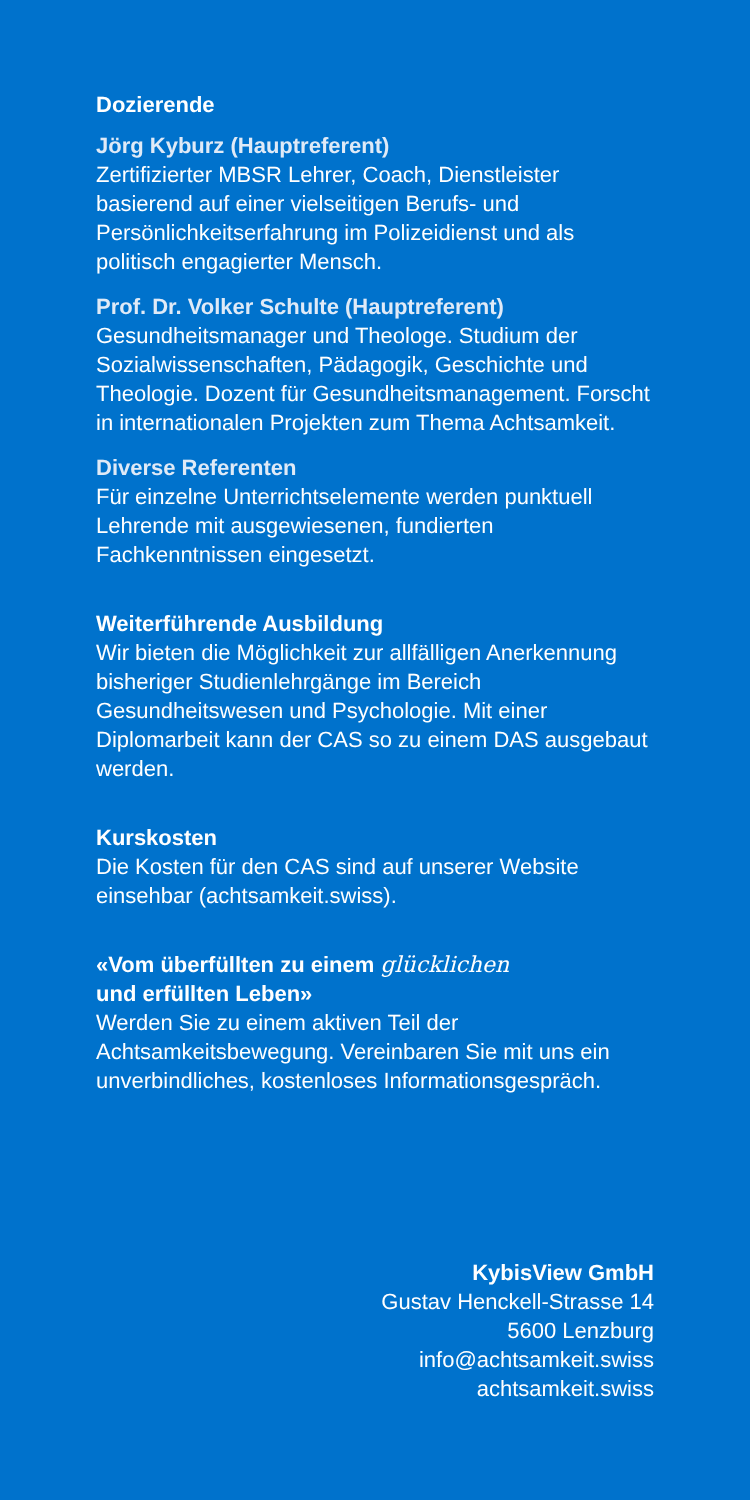Dozierende
Jörg Kyburz (Hauptreferent)
Zertifizierter MBSR Lehrer, Coach, Dienstleister basierend auf einer vielseitigen Berufs- und Persönlichkeitserfahrung im Polizeidienst und als politisch engagierter Mensch.
Prof. Dr. Volker Schulte (Hauptreferent)
Gesundheitsmanager und Theologe. Studium der Sozialwissenschaften, Pädagogik, Geschichte und Theologie. Dozent für Gesundheitsmanagement. Forscht in internationalen Projekten zum Thema Achtsamkeit.
Diverse Referenten
Für einzelne Unterrichtselemente werden punktuell Lehrende mit ausgewiesenen, fundierten Fachkenntnissen eingesetzt.
Weiterführende Ausbildung
Wir bieten die Möglichkeit zur allfälligen Anerkennung bisheriger Studienlehrgänge im Bereich Gesundheitswesen und Psychologie. Mit einer Diplomarbeit kann der CAS so zu einem DAS ausgebaut werden.
Kurskosten
Die Kosten für den CAS sind auf unserer Website einsehbar (achtsamkeit.swiss).
«Vom überfüllten zu einem glücklichen
und erfüllten Leben»
Werden Sie zu einem aktiven Teil der Achtsamkeitsbewegung. Vereinbaren Sie mit uns ein unverbindliches, kostenloses Informationsgespräch.
KybisView GmbH
Gustav Henckell-Strasse 14
5600 Lenzburg
info@achtsamkeit.swiss
achtsamkeit.swiss